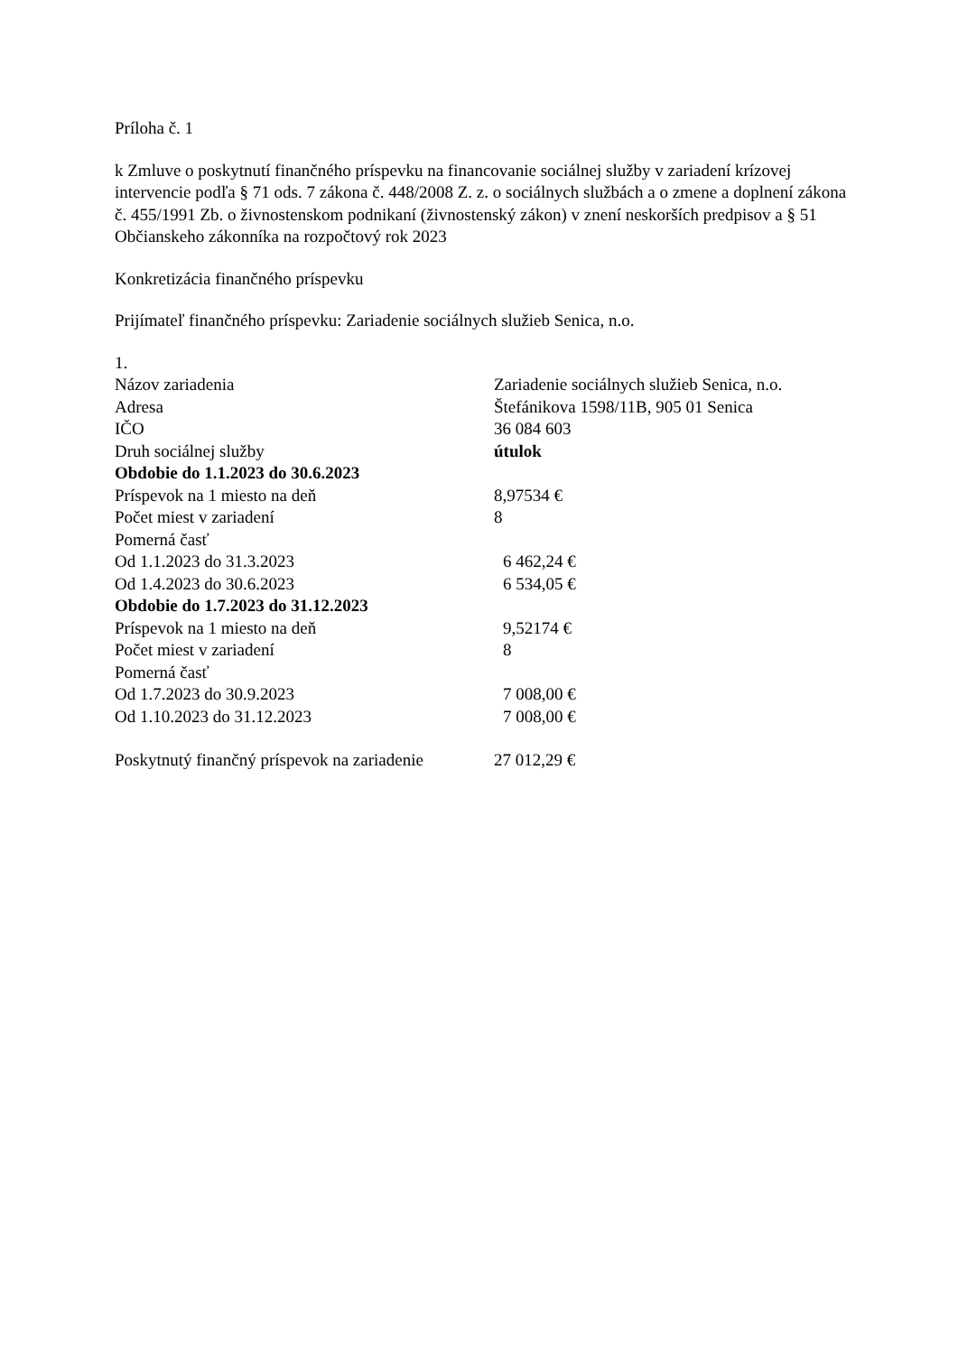Príloha č. 1
k Zmluve o poskytnutí finančného príspevku na financovanie sociálnej služby v zariadení krízovej intervencie podľa § 71 ods. 7 zákona č. 448/2008 Z. z. o sociálnych službách a o zmene a doplnení zákona č. 455/1991 Zb. o živnostenskom podnikaní (živnostenský zákon) v znení neskorších predpisov a § 51 Občianskeho zákonníka na rozpočtový rok 2023
Konkretizácia finančného príspevku
Prijímateľ finančného príspevku: Zariadenie sociálnych služieb Senica, n.o.
| 1. | |
| Názov zariadenia | Zariadenie sociálnych služieb Senica, n.o. |
| Adresa | Štefánikova 1598/11B, 905 01 Senica |
| IČO | 36 084 603 |
| Druh sociálnej služby | útulok |
| Obdobie do 1.1.2023 do 30.6.2023 | |
| Príspevok na 1 miesto na deň | 8,97534 € |
| Počet miest v zariadení | 8 |
| Pomerná časť | |
| Od 1.1.2023 do 31.3.2023 | 6 462,24 € |
| Od 1.4.2023 do 30.6.2023 | 6 534,05 € |
| Obdobie do 1.7.2023 do 31.12.2023 | |
| Príspevok na 1 miesto na deň | 9,52174 € |
| Počet miest v zariadení | 8 |
| Pomerná časť | |
| Od 1.7.2023 do 30.9.2023 | 7 008,00 € |
| Od 1.10.2023 do 31.12.2023 | 7 008,00 € |
| Poskytnutý finančný príspevok na zariadenie | 27 012,29 € |